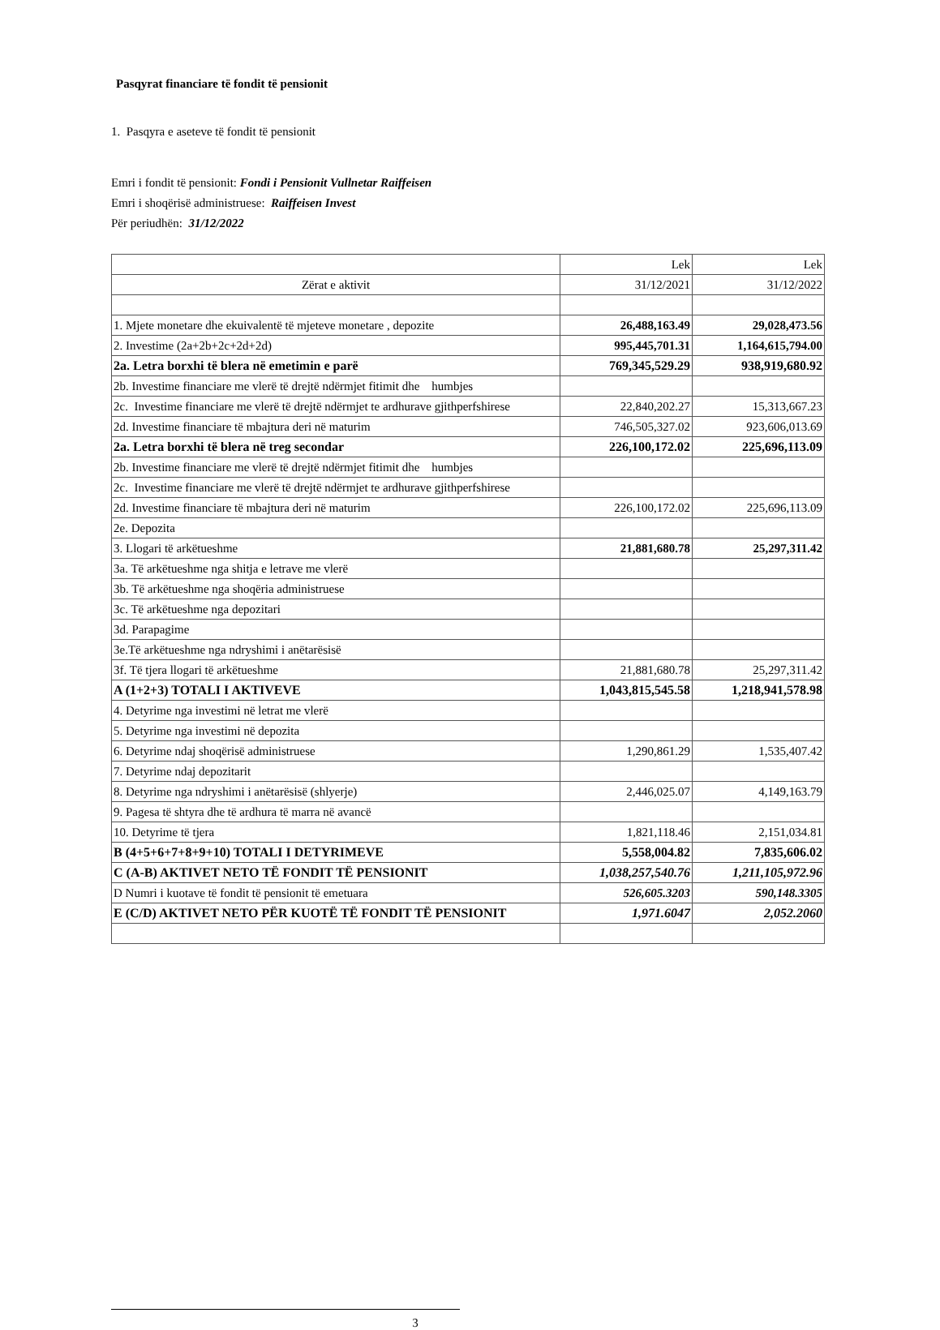Pasqyrat financiare të fondit të pensionit
1. Pasqyra e aseteve të fondit të pensionit
Emri i fondit të pensionit: Fondi i Pensionit Vullnetar Raiffeisen
Emri i shoqërisë administruese: Raiffeisen Invest
Për periudhën: 31/12/2022
| | Lek | Lek |
| Zërat e aktivit | 31/12/2021 | 31/12/2022 |
| 1. Mjete monetare dhe ekuivalentë të mjeteve monetare , depozite | 26,488,163.49 | 29,028,473.56 |
| 2. Investime (2a+2b+2c+2d+2d) | 995,445,701.31 | 1,164,615,794.00 |
| 2a. Letra borxhi të blera në emetimin e parë | 769,345,529.29 | 938,919,680.92 |
| 2b. Investime financiare me vlerë të drejtë ndërmjet fitimit dhe humbjes | | |
| 2c. Investime financiare me vlerë të drejtë ndërmjet te ardhurave gjithperfshirese | 22,840,202.27 | 15,313,667.23 |
| 2d. Investime financiare të mbajtura deri në maturim | 746,505,327.02 | 923,606,013.69 |
| 2a. Letra borxhi të blera në treg secondar | 226,100,172.02 | 225,696,113.09 |
| 2b. Investime financiare me vlerë të drejtë ndërmjet fitimit dhe humbjes | | |
| 2c. Investime financiare me vlerë të drejtë ndërmjet te ardhurave gjithperfshirese | | |
| 2d. Investime financiare të mbajtura deri në maturim | 226,100,172.02 | 225,696,113.09 |
| 2e. Depozita | | |
| 3. Llogari të arkëtueshme | 21,881,680.78 | 25,297,311.42 |
| 3a. Të arkëtueshme nga shitja e letrave me vlerë | | |
| 3b. Të arkëtueshme nga shoqëria administruese | | |
| 3c. Të arkëtueshme nga depozitari | | |
| 3d. Parapagime | | |
| 3e.Të arkëtueshme nga ndryshimi i anëtarësisë | | |
| 3f. Të tjera llogari të arkëtueshme | 21,881,680.78 | 25,297,311.42 |
| A (1+2+3) TOTALI I AKTIVEVE | 1,043,815,545.58 | 1,218,941,578.98 |
| 4. Detyrime nga investimi në letrat me vlerë | | |
| 5. Detyrime nga investimi në depozita | | |
| 6. Detyrime ndaj shoqërisë administruese | 1,290,861.29 | 1,535,407.42 |
| 7. Detyrime ndaj depozitarit | | |
| 8. Detyrime nga ndryshimi i anëtarësisë (shlyerje) | 2,446,025.07 | 4,149,163.79 |
| 9. Pagesa të shtyra dhe të ardhura të marra në avancë | | |
| 10. Detyrime të tjera | 1,821,118.46 | 2,151,034.81 |
| B (4+5+6+7+8+9+10) TOTALI I DETYRIMEVE | 5,558,004.82 | 7,835,606.02 |
| C (A-B) AKTIVET NETO TË FONDIT TË PENSIONIT | 1,038,257,540.76 | 1,211,105,972.96 |
| D Numri i kuotave të fondit të pensionit të emetuara | 526,605.3203 | 590,148.3305 |
| E (C/D) AKTIVET NETO PËR KUOTË TË FONDIT TË PENSIONIT | 1,971.6047 | 2,052.2060 |
3